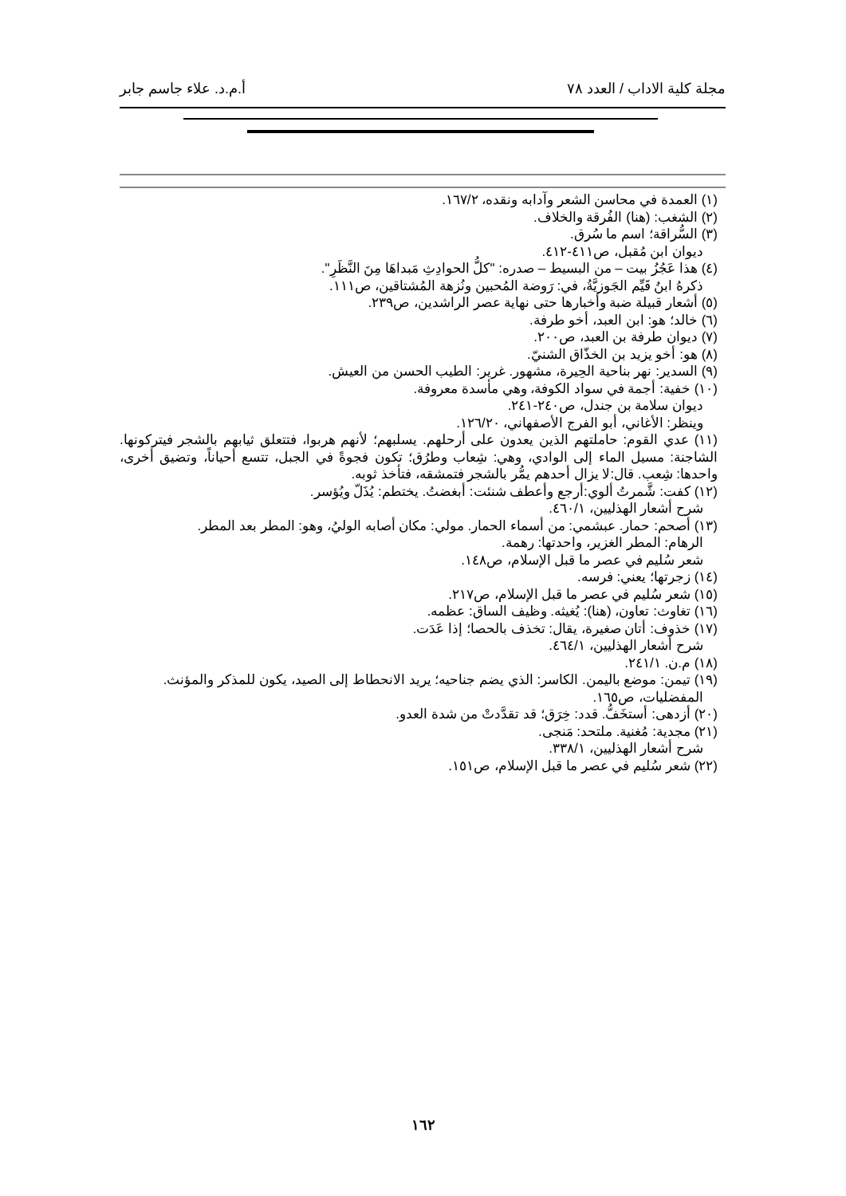مجلة كلية الاداب / العدد ٧٨ أ.م.د. علاء جاسم جابر
(١) العمدة في محاسن الشعر وآدابه ونقده، ١٦٧/٢.
(٢) الشغب: (هنا) الفُرقة والخلاف.
(٣) السُّراقة؛ اسم ما سُرق.
ديوان ابن مُقبل، ص٤١١-٤١٢.
(٤) هذا عَجُزُ بيت – من البسيط – صدره: "كلُّ الحوادِثِ مَبداهَا مِنَ النَّظَرِ".
ذكرهُ ابنُ قَيِّم الجَوزيَّةُ، في: رَوضة المُحبين ونُزهة المُشتاقين، ص١١١.
(٥) أشعار قبيلة ضبة وأخبارها حتى نهاية عصر الراشدين، ص٢٣٩.
(٦) خالد؛ هو: ابن العبد، أخو طرفة.
(٧) ديوان طرفة بن العبد، ص٢٠٠.
(٨) هو: أخو يزيد بن الخذّاق الشنيّ.
(٩) السدير: نهر بناحية الحِيرة، مشهور. غرير: الطيب الحسن من العيش.
(١٠) خفية: أجمة في سواد الكوفة، وهي مأسدة معروفة.
ديوان سلامة بن جندل، ص٢٤٠-٢٤١.
وينظر: الأغاني، أبو الفرج الأصفهاني، ١٢٦/٢٠.
(١١) عدي القوم: حاملتهم الذين يعدون على أرحلهم. يسلبهم؛ لأنهم هربوا، فتتعلق ثيابهم بالشجر فيتركونها. الشاجنة: مسيل الماء إلى الوادي، وهي: شِعاب وطرُق؛ تكون فجوةً في الجبل، تتسع أحياناً، وتضيق أخرى، واحدها: شِعب. قال:لا يزال أحدهم يمُّر بالشجر فتمشقه، فتأخذ ثوبه.
(١٢) كفت: شَّمرتُ ألوي:أرجع وأعطف شنئت: أبغضتُ. يختطم: يُذَلّ ويُؤسر.
شرح أشعار الهذليين، ٤٦٠/١.
(١٣) أصحم: حمار. عبشمي: من أسماء الحمار. مولي: مكان أصابه الوليُ، وهو: المطر بعد المطر.
الرهام: المطر الغزير، واحدتها: رهمة.
شعر سُليم في عصر ما قبل الإسلام، ص١٤٨.
(١٤) زجرتها؛ يعني: فرسه.
(١٥) شعر سُليم في عصر ما قبل الإسلام، ص٢١٧.
(١٦) تغاوث: تعاون، (هنا): يُغيثه. وظيف الساق: عظمه.
(١٧) خذوف: أتان صغيرة، يقال: تخذف بالحصا؛ إذا عَدَت.
شرح أشعار الهذليين، ٤٦٤/١.
(١٨) م.ن. ٢٤١/١.
(١٩) تيمن: موضع باليمن. الكاسر: الذي يضم جناحيه؛ يريد الانحطاط إلى الصيد، يكون للمذكر والمؤنث.
المفضليات، ص١٦٥.
(٢٠) أزدهى: أستخَفُّ. قدد: خِرَق؛ قد تقدَّدتْ من شدة العدو.
(٢١) مجدية: مُغنية. ملتحد: مَنجى.
شرح أشعار الهذليين، ٣٣٨/١.
(٢٢) شعر سُليم في عصر ما قبل الإسلام، ص١٥١.
١٦٢